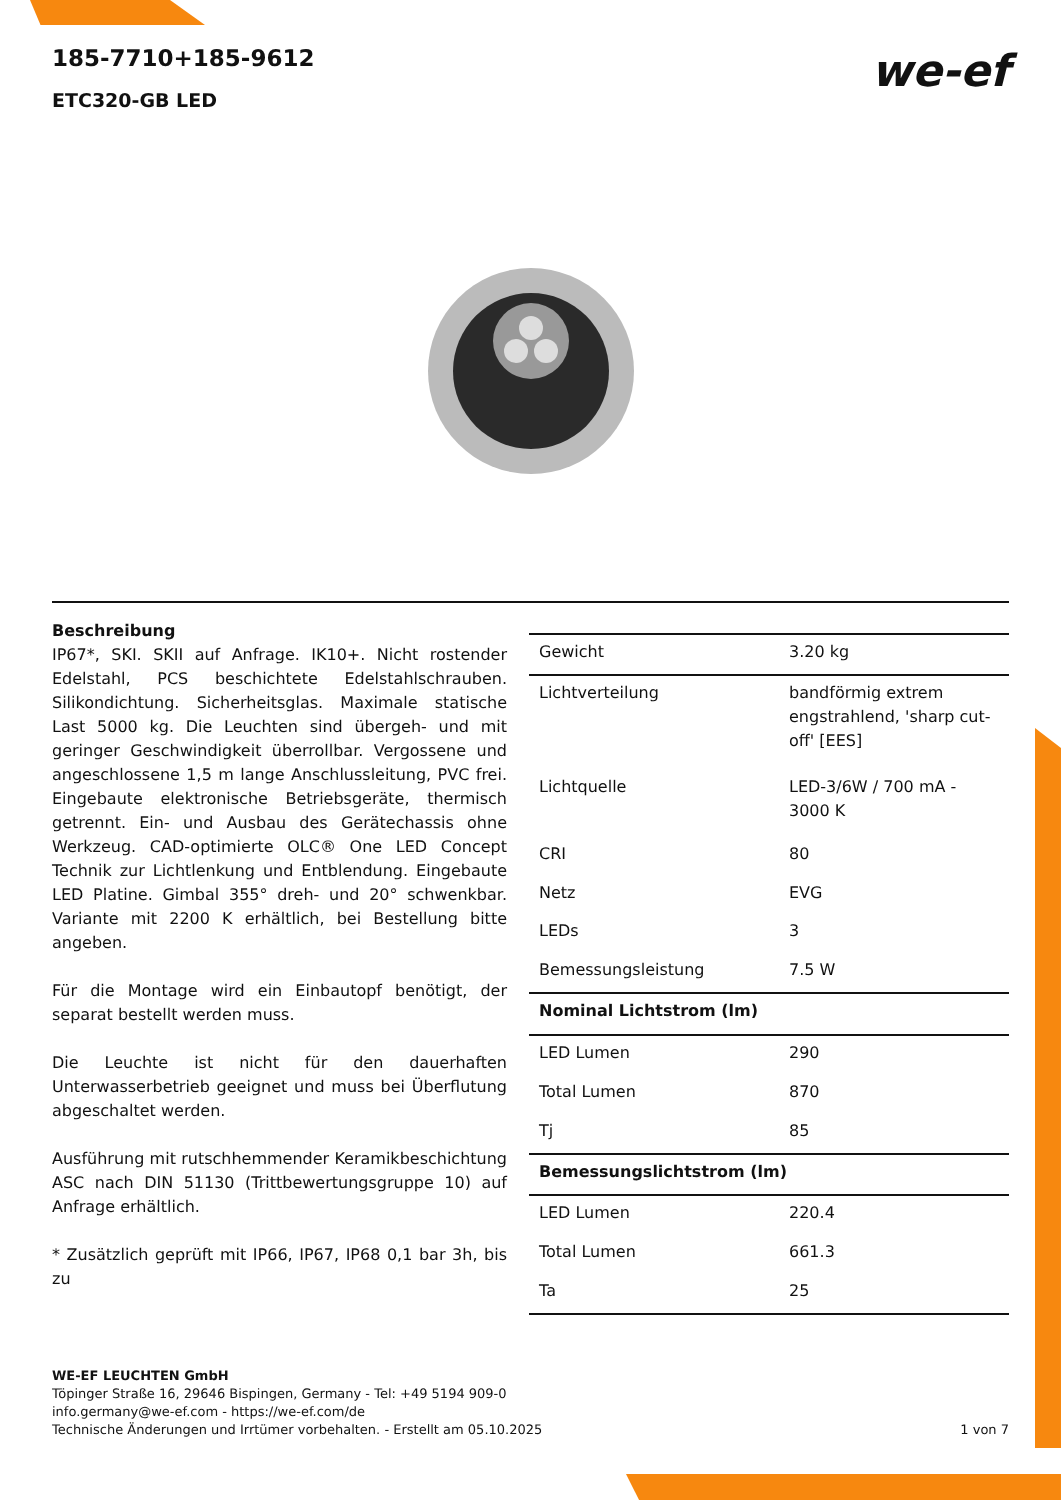we-ef
185-7710+185-9612
ETC320-GB LED
Beschreibung
IP67*, SKI. SKII auf Anfrage. IK10+. Nicht rostender Edelstahl, PCS beschichtete Edelstahlschrauben. Silikondichtung. Sicherheitsglas. Maximale statische Last 5000 kg. Die Leuchten sind übergeh- und mit geringer Geschwindigkeit überrollbar. Vergossene und angeschlossene 1,5 m lange Anschlussleitung, PVC frei. Eingebaute elektronische Betriebsgeräte, thermisch getrennt. Ein- und Ausbau des Gerätechassis ohne Werkzeug. CAD-optimierte OLC® One LED Concept Technik zur Lichtlenkung und Entblendung. Eingebaute LED Platine. Gimbal 355° dreh- und 20° schwenkbar. Variante mit 2200 K erhältlich, bei Bestellung bitte angeben.
Für die Montage wird ein Einbautopf benötigt, der separat bestellt werden muss.
Die Leuchte ist nicht für den dauerhaften Unterwasserbetrieb geeignet und muss bei Überflutung abgeschaltet werden.
Ausführung mit rutschhemmender Keramikbeschichtung ASC nach DIN 51130 (Trittbewertungsgruppe 10) auf Anfrage erhältlich.
* Zusätzlich geprüft mit IP66, IP67, IP68 0,1 bar 3h, bis zu
| Gewicht | 3.20 kg |
| Lichtverteilung | bandförmig extrem engstrahlend, 'sharp cut-off' [EES] |
| Lichtquelle | LED-3/6W / 700 mA - 3000 K |
| CRI | 80 |
| Netz | EVG |
| LEDs | 3 |
| Bemessungsleistung | 7.5 W |
| Nominal Lichtstrom (lm) | |
| LED Lumen | 290 |
| Total Lumen | 870 |
| Tj | 85 |
| Bemessungslichtstrom (lm) | |
| LED Lumen | 220.4 |
| Total Lumen | 661.3 |
| Ta | 25 |
WE-EF LEUCHTEN GmbH
Töpinger Straße 16, 29646 Bispingen, Germany - Tel: +49 5194 909-0
info.germany@we-ef.com - https://we-ef.com/de
Technische Änderungen und Irrtümer vorbehalten. - Erstellt am 05.10.2025
1 von 7